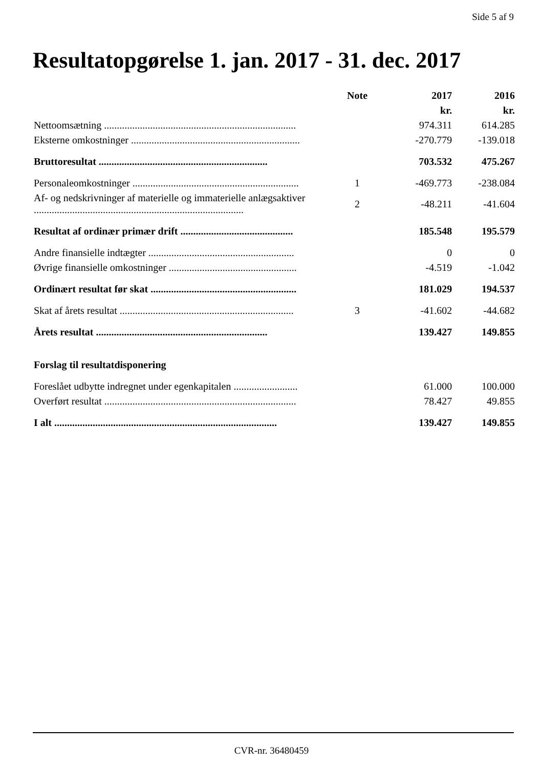Side 5 af 9
Resultatopgørelse 1. jan. 2017 - 31. dec. 2017
| | Note | 2017 | 2016 |
| --- | --- | --- | --- |
| | | kr. | kr. |
| Nettoomsætning ........................................................................... | | 974.311 | 614.285 |
| Eksterne omkostninger .................................................................. | | -270.779 | -139.018 |
| Bruttoresultat .................................................................. | | 703.532 | 475.267 |
| Personaleomkostninger ................................................................. | 1 | -469.773 | -238.084 |
| Af- og nedskrivninger af materielle og immaterielle anlægsaktiver .................................................................................. | 2 | -48.211 | -41.604 |
| Resultat af ordinær primær drift ............................................ | | 185.548 | 195.579 |
| Andre finansielle indtægter ......................................................... | | 0 | 0 |
| Øvrige finansielle omkostninger .................................................. | | -4.519 | -1.042 |
| Ordinært resultat før skat ......................................................... | | 181.029 | 194.537 |
| Skat af årets resultat .................................................................... | 3 | -41.602 | -44.682 |
| Årets resultat ................................................................... | | 139.427 | 149.855 |
| Forslag til resultatdisponering | | | |
| Foreslået udbytte indregnet under egenkapitalen ......................... | | 61.000 | 100.000 |
| Overført resultat ........................................................................... | | 78.427 | 49.855 |
| I alt ....................................................................................... | | 139.427 | 149.855 |
CVR-nr. 36480459